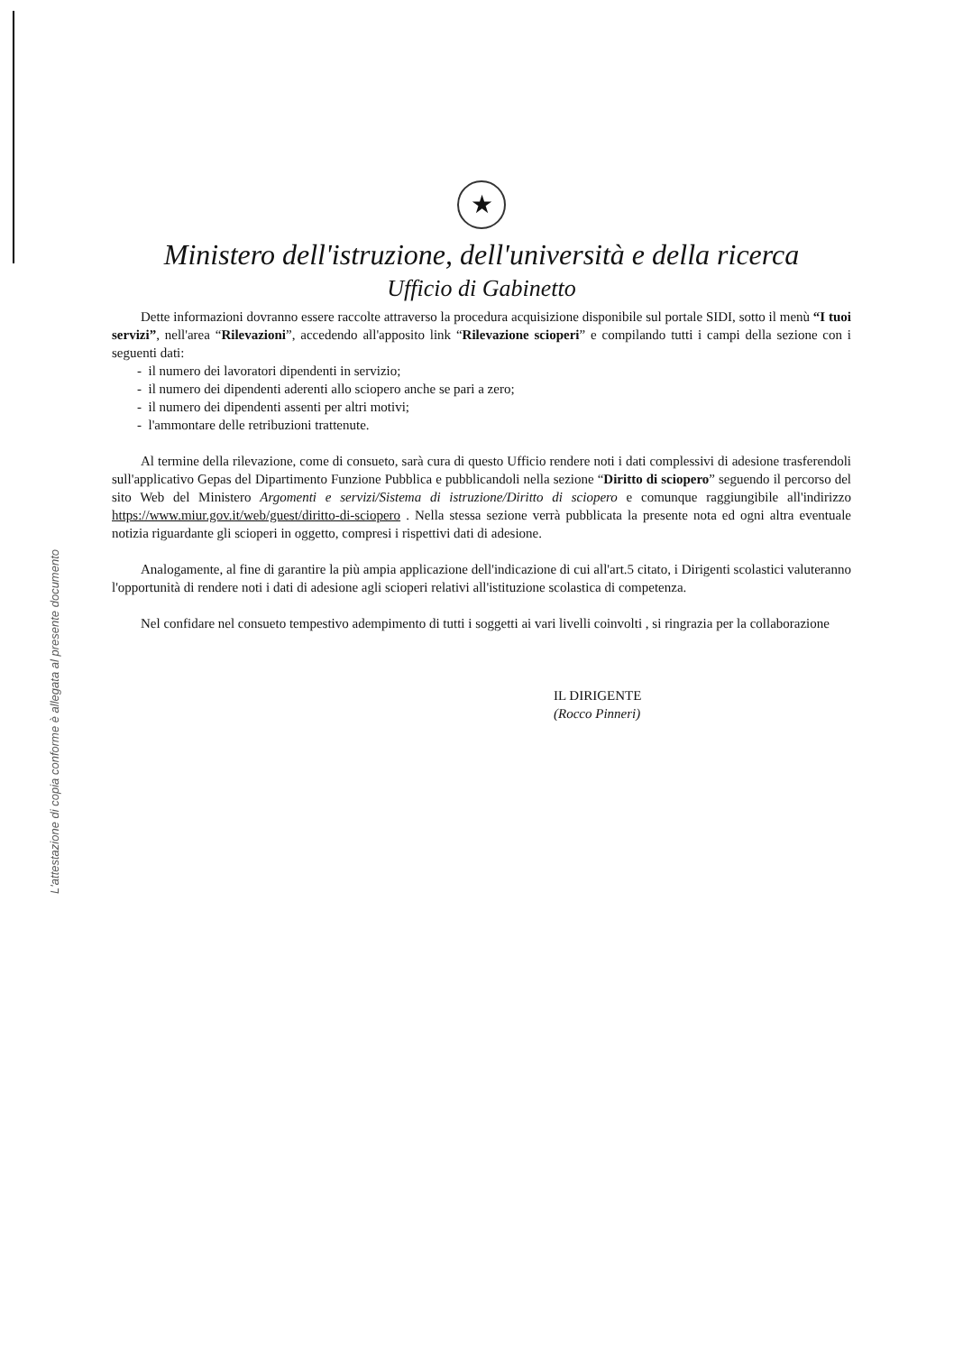L'attestazione di copia conforme è allegata al presente documento
★
Ministero dell'istruzione, dell'università e della ricerca
Ufficio di Gabinetto
Dette informazioni dovranno essere raccolte attraverso la procedura acquisizione disponibile sul portale SIDI, sotto il menù “I tuoi servizi”, nell'area “Rilevazioni”, accedendo all'apposito link “Rilevazione scioperi” e compilando tutti i campi della sezione con i seguenti dati:
- il numero dei lavoratori dipendenti in servizio;
- il numero dei dipendenti aderenti allo sciopero anche se pari a zero;
- il numero dei dipendenti assenti per altri motivi;
- l'ammontare delle retribuzioni trattenute.
Al termine della rilevazione, come di consueto, sarà cura di questo Ufficio rendere noti i dati complessivi di adesione trasferendoli sull'applicativo Gepas del Dipartimento Funzione Pubblica e pubblicandoli nella sezione “Diritto di sciopero” seguendo il percorso del sito Web del Ministero Argomenti e servizi/Sistema di istruzione/Diritto di sciopero e comunque raggiungibile all'indirizzo https://www.miur.gov.it/web/guest/diritto-di-sciopero . Nella stessa sezione verrà pubblicata la presente nota ed ogni altra eventuale notizia riguardante gli scioperi in oggetto, compresi i rispettivi dati di adesione.
Analogamente, al fine di garantire la più ampia applicazione dell'indicazione di cui all'art.5 citato, i Dirigenti scolastici valuteranno l'opportunità di rendere noti i dati di adesione agli scioperi relativi all'istituzione scolastica di competenza.
Nel confidare nel consueto tempestivo adempimento di tutti i soggetti ai vari livelli coinvolti , si ringrazia per la collaborazione
IL DIRIGENTE
(Rocco Pinneri)